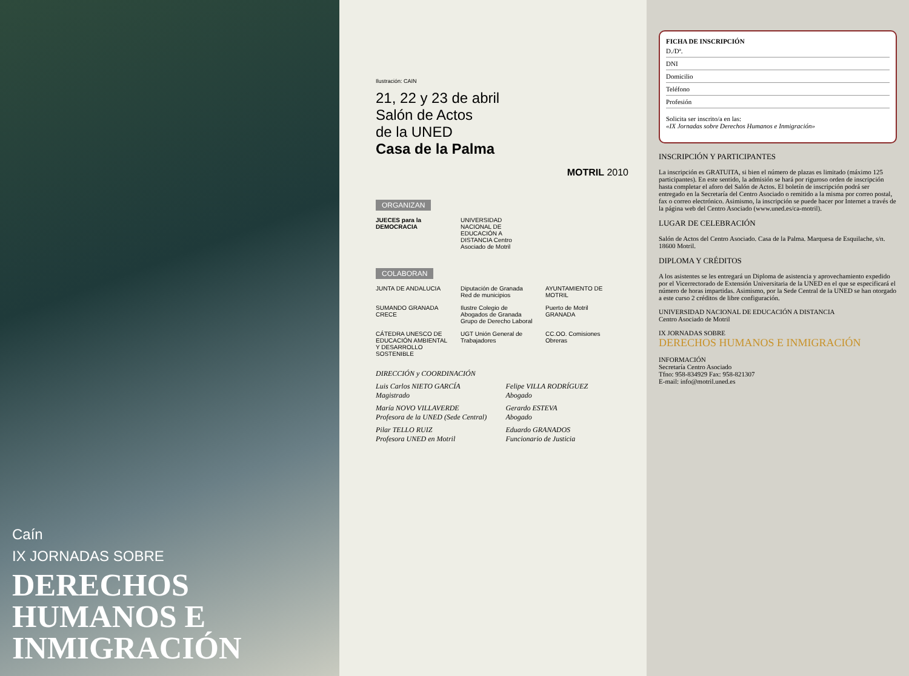Caín
IX JORNADAS SOBRE
DERECHOS HUMANOS E INMIGRACIÓN
Ilustración: CAIN
21, 22 y 23 de abril
Salón de Actos
de la UNED
Casa de la Palma
MOTRIL 2010
ORGANIZAN
JUECES para la DEMOCRACIA
UNIVERSIDAD NACIONAL DE EDUCACIÓN A DISTANCIA Centro Asociado de Motril
COLABORAN
JUNTA DE ANDALUCIA
Diputación de Granada Red de municipios
AYUNTAMIENTO DE MOTRIL
SUMANDO GRANADA CRECE
Ilustre Colegio de Abogados de Granada Grupo de Derecho Laboral
Puerto de Motril GRANADA
CÁTEDRA UNESCO DE EDUCACIÓN AMBIENTAL Y DESARROLLO SOSTENIBLE
UGT Unión General de Trabajadores
CC.OO. Comisiones Obreras
DIRECCIÓN y COORDINACIÓN
Luis Carlos NIETO GARCÍA
Magistrado
Felipe VILLA RODRÍGUEZ
Abogado
María NOVO VILLAVERDE
Profesora de la UNED (Sede Central)
Gerardo ESTEVA
Abogado
Pilar TELLO RUIZ
Profesora UNED en Motril
Eduardo GRANADOS
Funcionario de Justicia
FICHA DE INSCRIPCIÓN
D./Dª.
DNI
Domicilio
Teléfono
Profesión
Solicita ser inscrito/a en las:
«IX Jornadas sobre Derechos Humanos e Inmigración»
INSCRIPCIÓN Y PARTICIPANTES
La inscripción es GRATUITA, si bien el número de plazas es limitado (máximo 125 participantes). En este sentido, la admisión se hará por riguroso orden de inscripción hasta completar el aforo del Salón de Actos. El boletín de inscripción podrá ser entregado en la Secretaría del Centro Asociado o remitido a la misma por correo postal, fax o correo electrónico. Asimismo, la inscripción se puede hacer por Internet a través de la página web del Centro Asociado (www.uned.es/ca-motril).
LUGAR DE CELEBRACIÓN
Salón de Actos del Centro Asociado. Casa de la Palma. Marquesa de Esquilache, s/n. 18600 Motril.
DIPLOMA Y CRÉDITOS
A los asistentes se les entregará un Diploma de asistencia y aprovechamiento expedido por el Vicerrectorado de Extensión Universitaria de la UNED en el que se especificará el número de horas impartidas. Asimismo, por la Sede Central de la UNED se han otorgado a este curso 2 créditos de libre configuración.
UNIVERSIDAD NACIONAL DE EDUCACIÓN A DISTANCIA
Centro Asociado de Motril
IX JORNADAS SOBRE
DERECHOS HUMANOS E INMIGRACIÓN
INFORMACIÓN
Secretaría Centro Asociado
Tfno: 958-834929 Fax: 958-821307
E-mail: info@motril.uned.es